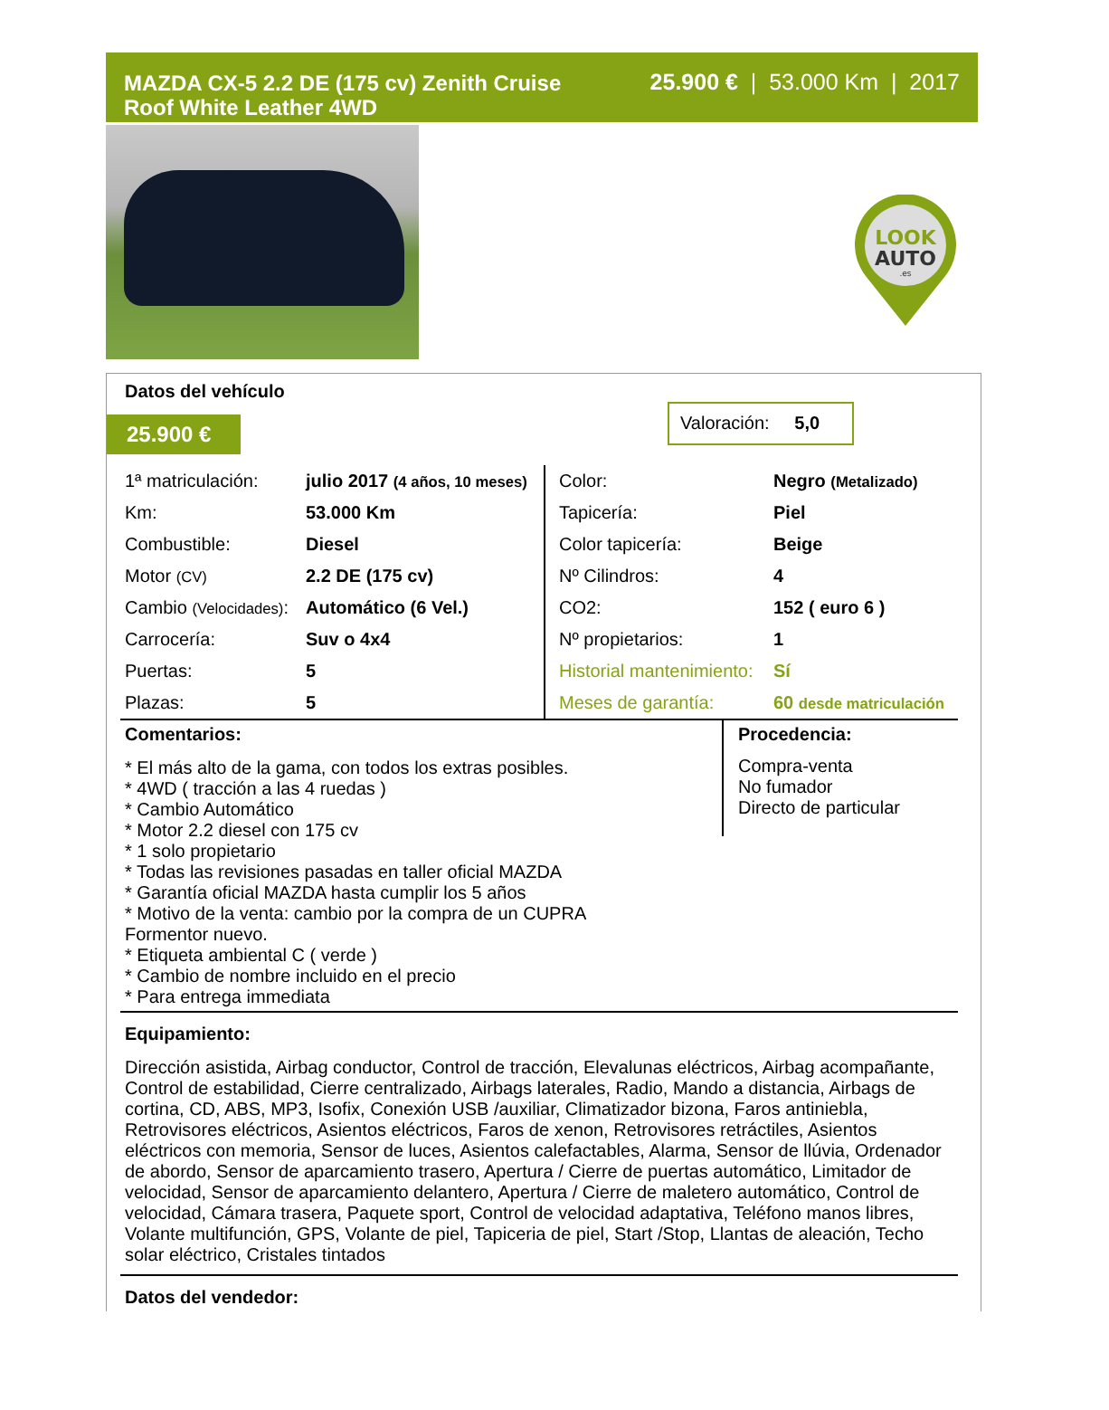MAZDA CX-5 2.2 DE (175 cv) Zenith Cruise
Roof White Leather 4WD
25.900 € | 53.000 Km | 2017
LOOK
AUTO
.es
Datos del vehículo
25.900 €
Valoración: 5,0
| 1ª matriculación: | julio 2017 (4 años, 10 meses) |
| Km: | 53.000 Km |
| Combustible: | Diesel |
| Motor (CV) | 2.2 DE (175 cv) |
| Cambio (Velocidades) : | Automático (6 Vel.) |
| Carrocería: | Suv o 4x4 |
| Puertas: | 5 |
| Plazas: | 5 |
| Color: | Negro (Metalizado) |
| Tapicería: | Piel |
| Color tapicería: | Beige |
| Nº Cilindros: | 4 |
| CO2: | 152 ( euro 6 ) |
| Nº propietarios: | 1 |
| Historial mantenimiento: | Sí |
| Meses de garantía: | 60 desde matriculación |
Comentarios:
* El más alto de la gama, con todos los extras posibles.
* 4WD ( tracción a las 4 ruedas )
* Cambio Automático
* Motor 2.2 diesel con 175 cv
* 1 solo propietario
* Todas las revisiones pasadas en taller oficial MAZDA
* Garantía oficial MAZDA hasta cumplir los 5 años
* Motivo de la venta: cambio por la compra de un CUPRA
Formentor nuevo.
* Etiqueta ambiental C ( verde )
* Cambio de nombre incluido en el precio
* Para entrega immediata
Procedencia:
Compra-venta
No fumador
Directo de particular
Equipamiento:
Dirección asistida, Airbag conductor, Control de tracción, Elevalunas eléctricos, Airbag acompañante, Control de estabilidad, Cierre centralizado, Airbags laterales, Radio, Mando a distancia, Airbags de cortina, CD, ABS, MP3, Isofix, Conexión USB /auxiliar, Climatizador bizona, Faros antiniebla, Retrovisores eléctricos, Asientos eléctricos, Faros de xenon, Retrovisores retráctiles, Asientos eléctricos con memoria, Sensor de luces, Asientos calefactables, Alarma, Sensor de llúvia, Ordenador de abordo, Sensor de aparcamiento trasero, Apertura / Cierre de puertas automático, Limitador de velocidad, Sensor de aparcamiento delantero, Apertura / Cierre de maletero automático, Control de velocidad, Cámara trasera, Paquete sport, Control de velocidad adaptativa, Teléfono manos libres, Volante multifunción, GPS, Volante de piel, Tapiceria de piel, Start /Stop, Llantas de aleación, Techo solar eléctrico, Cristales tintados
Datos del vendedor: